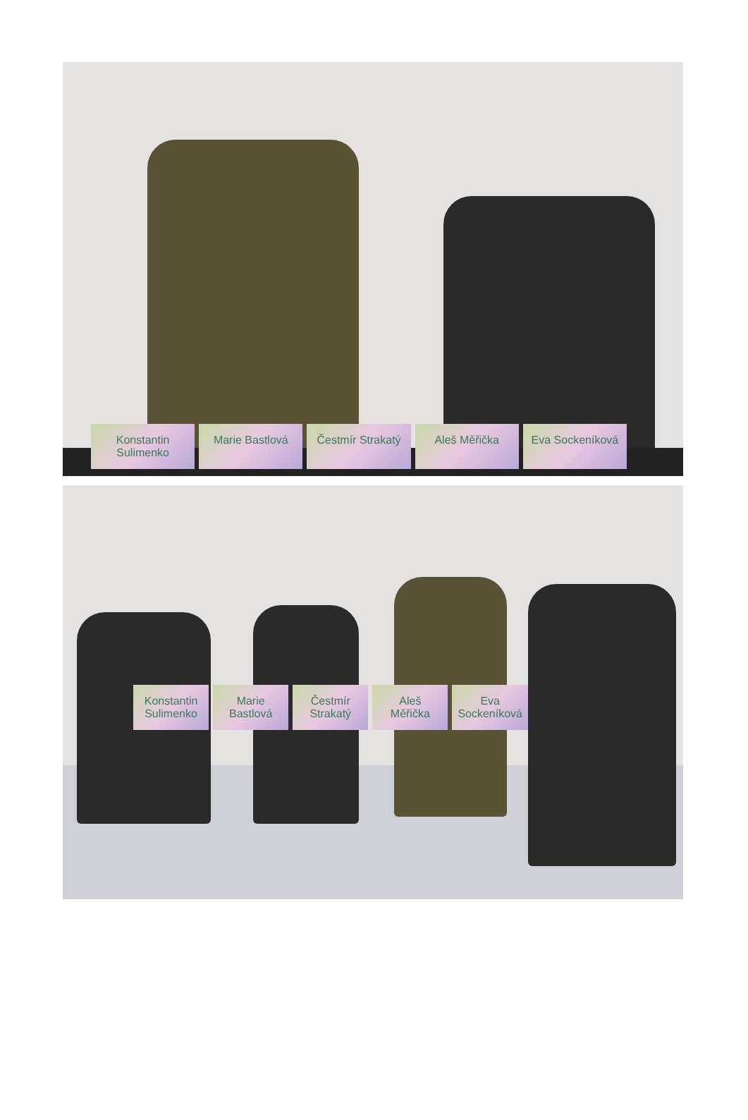Konstantin Sulimenko Marie Bastlová Čestmír Strakatý Aleš Měřička Eva Sockeníková
Konstantin Sulimenko Marie Bastlová Čestmír Strakatý Aleš Měřička Eva Sockeníková